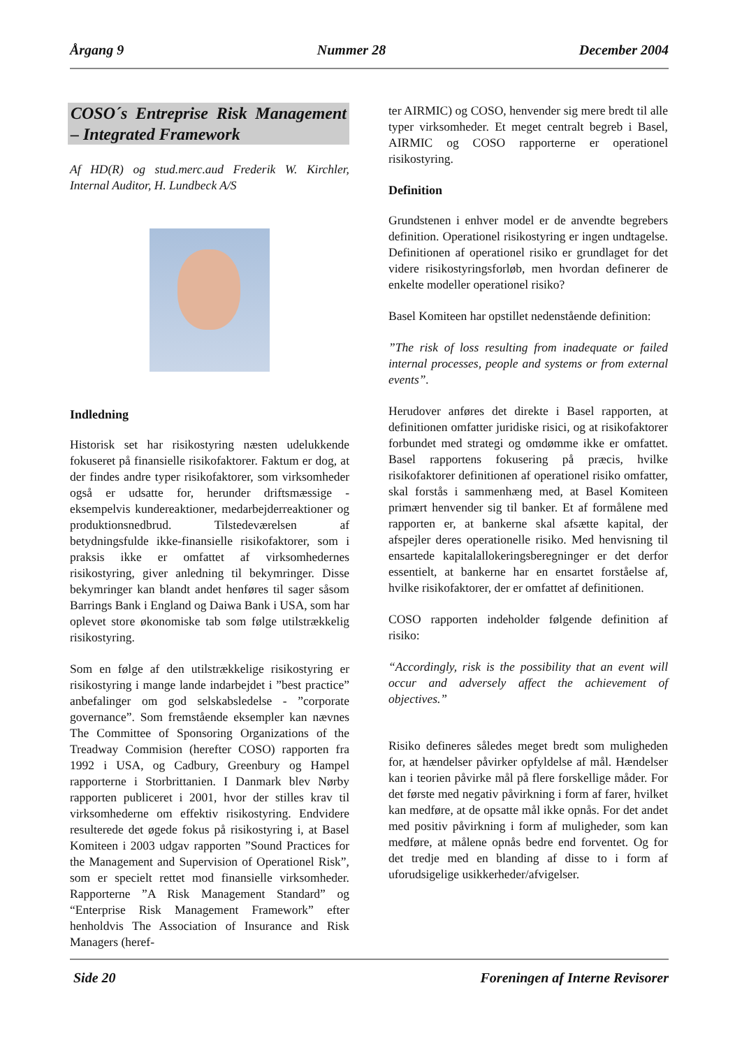Årgang 9 Nummer 28 December 2004
COSO´s Entreprise Risk Management – Integrated Framework
Af HD(R) og stud.merc.aud Frederik W. Kirchler, Internal Auditor, H. Lundbeck A/S
Indledning
Historisk set har risikostyring næsten udelukkende fokuseret på finansielle risikofaktorer. Faktum er dog, at der findes andre typer risikofaktorer, som virksomheder også er udsatte for, herunder driftsmæssige - eksempelvis kundereaktioner, medarbejderreaktioner og produktionsnedbrud. Tilstedeværelsen af betydningsfulde ikke-finansielle risikofaktorer, som i praksis ikke er omfattet af virksomhedernes risikostyring, giver anledning til bekymringer. Disse bekymringer kan blandt andet henføres til sager såsom Barrings Bank i England og Daiwa Bank i USA, som har oplevet store økonomiske tab som følge utilstrækkelig risikostyring.
Som en følge af den utilstrækkelige risikostyring er risikostyring i mange lande indarbejdet i ”best practice” anbefalinger om god selskabsledelse - ”corporate governance”. Som fremstående eksempler kan nævnes The Committee of Sponsoring Organizations of the Treadway Commision (herefter COSO) rapporten fra 1992 i USA, og Cadbury, Greenbury og Hampel rapporterne i Storbrittanien. I Danmark blev Nørby rapporten publiceret i 2001, hvor der stilles krav til virksomhederne om effektiv risikostyring. Endvidere resulterede det øgede fokus på risikostyring i, at Basel Komiteen i 2003 udgav rapporten ”Sound Practices for the Management and Supervision of Operationel Risk”, som er specielt rettet mod finansielle virksomheder. Rapporterne ”A Risk Management Standard” og “Enterprise Risk Management Framework” efter henholdvis The Association of Insurance and Risk Managers (heref-
ter AIRMIC) og COSO, henvender sig mere bredt til alle typer virksomheder. Et meget centralt begreb i Basel, AIRMIC og COSO rapporterne er operationel risikostyring.
Definition
Grundstenen i enhver model er de anvendte begrebers definition. Operationel risikostyring er ingen undtagelse. Definitionen af operationel risiko er grundlaget for det videre risikostyringsforløb, men hvordan definerer de enkelte modeller operationel risiko?
Basel Komiteen har opstillet nedenstående definition:
”The risk of loss resulting from inadequate or failed internal processes, people and systems or from external events”.
Herudover anføres det direkte i Basel rapporten, at definitionen omfatter juridiske risici, og at risikofaktorer forbundet med strategi og omdømme ikke er omfattet. Basel rapportens fokusering på præcis, hvilke risikofaktorer definitionen af operationel risiko omfatter, skal forstås i sammenhæng med, at Basel Komiteen primært henvender sig til banker. Et af formålene med rapporten er, at bankerne skal afsætte kapital, der afspejler deres operationelle risiko. Med henvisning til ensartede kapitalallokeringsberegninger er det derfor essentielt, at bankerne har en ensartet forståelse af, hvilke risikofaktorer, der er omfattet af definitionen.
COSO rapporten indeholder følgende definition af risiko:
“Accordingly, risk is the possibility that an event will occur and adversely affect the achievement of objectives.”
Risiko defineres således meget bredt som muligheden for, at hændelser påvirker opfyldelse af mål. Hændelser kan i teorien påvirke mål på flere forskellige måder. For det første med negativ påvirkning i form af farer, hvilket kan medføre, at de opsatte mål ikke opnås. For det andet med positiv påvirkning i form af muligheder, som kan medføre, at målene opnås bedre end forventet. Og for det tredje med en blanding af disse to i form af uforudsigelige usikkerheder/afvigelser.
Side 20 Foreningen af Interne Revisorer